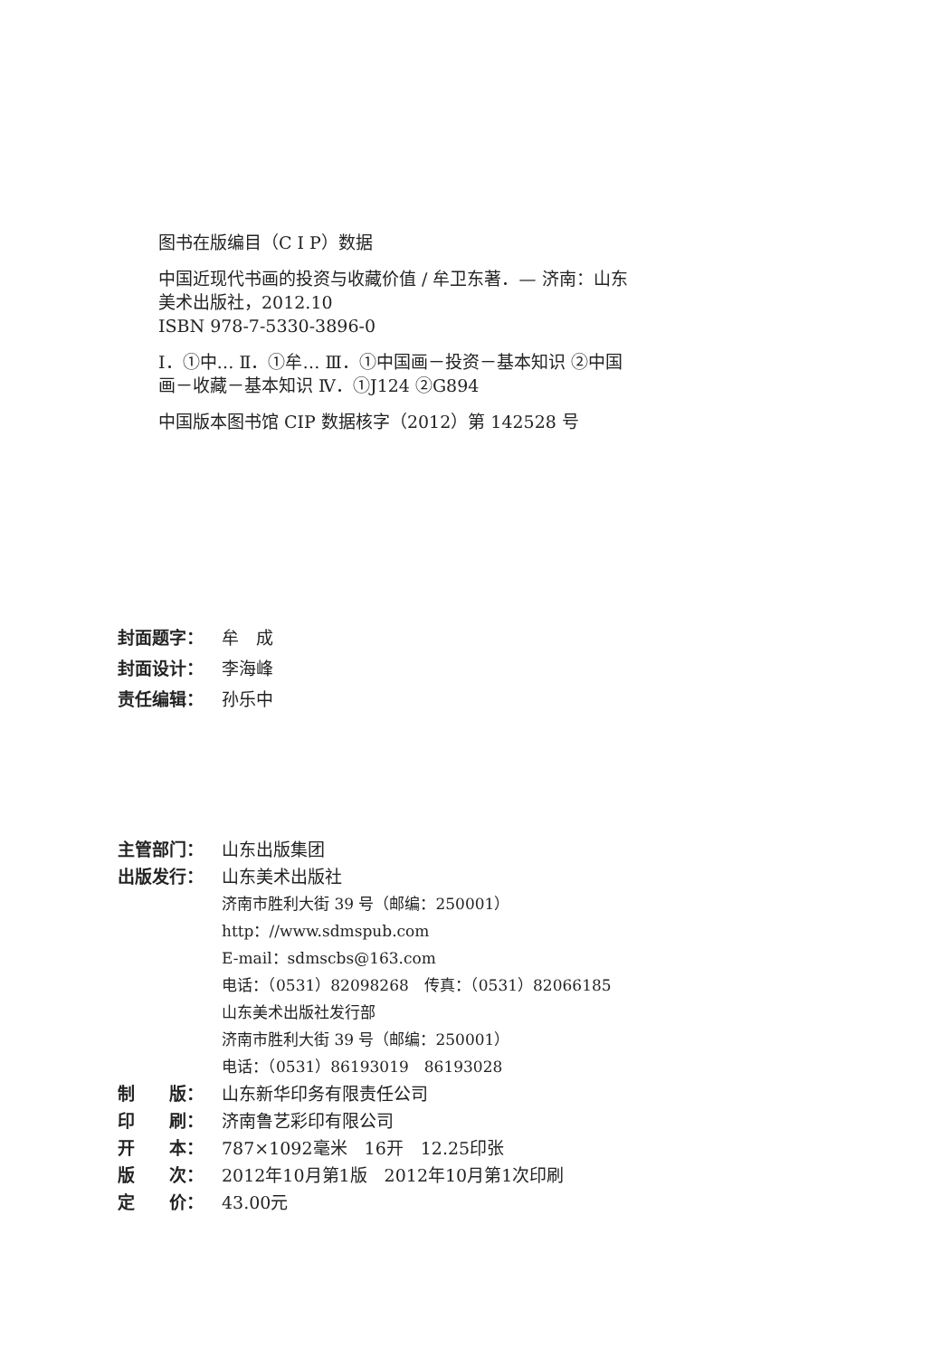图书在版编目（C I P）数据
中国近现代书画的投资与收藏价值 / 牟卫东著．— 济南：山东美术出版社，2012.10
ISBN 978-7-5330-3896-0
Ⅰ．①中… Ⅱ．①牟… Ⅲ．①中国画－投资－基本知识 ②中国画－收藏－基本知识 Ⅳ．①J124 ②G894
中国版本图书馆 CIP 数据核字（2012）第 142528 号
封面题字： 牟　成
封面设计： 李海峰
责任编辑： 孙乐中
主管部门： 山东出版集团
出版发行： 山东美术出版社
济南市胜利大街 39 号（邮编：250001）
http：//www.sdmspub.com
E-mail：sdmscbs@163.com
电话：（0531）82098268　传真：（0531）82066185
山东美术出版社发行部
济南市胜利大街 39 号（邮编：250001）
电话：（0531）86193019　86193028
制　　版： 山东新华印务有限责任公司
印　　刷： 济南鲁艺彩印有限公司
开　　本： 787×1092毫米　16开　12.25印张
版　　次： 2012年10月第1版　2012年10月第1次印刷
定　　价： 43.00元